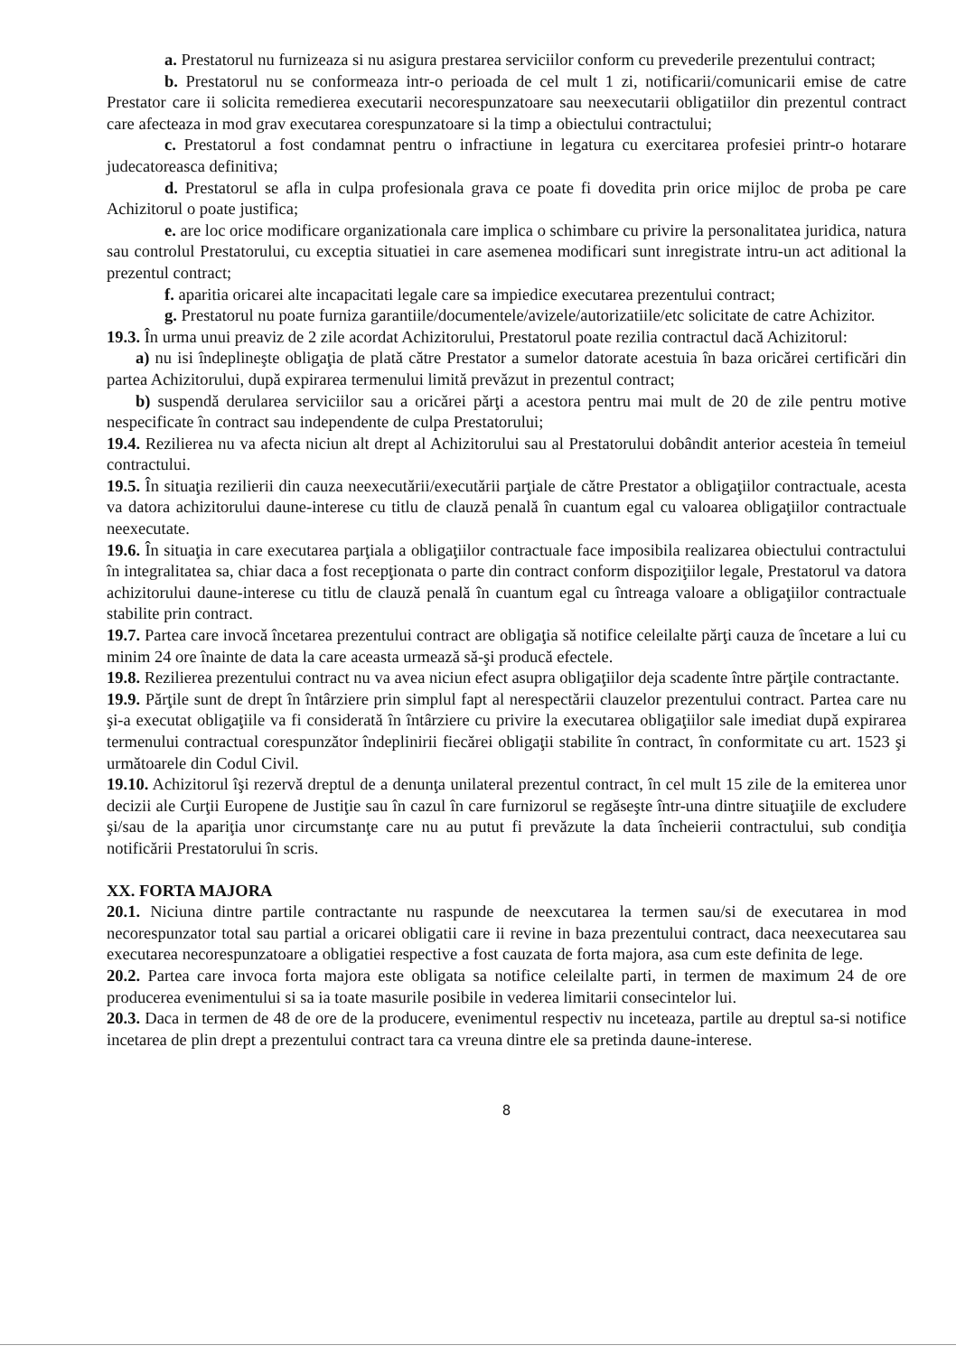a. Prestatorul nu furnizeaza si nu asigura prestarea serviciilor conform cu prevederile prezentului contract;
b. Prestatorul nu se conformeaza intr-o perioada de cel mult 1 zi, notificarii/comunicarii emise de catre Prestator care ii solicita remedierea executarii necorespunzatoare sau neexecutarii obligatiilor din prezentul contract care afecteaza in mod grav executarea corespunzatoare si la timp a obiectului contractului;
c. Prestatorul a fost condamnat pentru o infractiune in legatura cu exercitarea profesiei printr-o hotarare judecatoreasca definitiva;
d. Prestatorul se afla in culpa profesionala grava ce poate fi dovedita prin orice mijloc de proba pe care Achizitorul o poate justifica;
e. are loc orice modificare organizationala care implica o schimbare cu privire la personalitatea juridica, natura sau controlul Prestatorului, cu exceptia situatiei in care asemenea modificari sunt inregistrate intru-un act aditional la prezentul contract;
f. aparitia oricarei alte incapacitati legale care sa impiedice executarea prezentului contract;
g. Prestatorul nu poate furniza garantiile/documentele/avizele/autorizatiile/etc solicitate de catre Achizitor.
19.3. În urma unui preaviz de 2 zile acordat Achizitorului, Prestatorul poate rezilia contractul dacă Achizitorul:
a) nu isi îndeplineşte obligaţia de plată către Prestator a sumelor datorate acestuia în baza oricărei certificări din partea Achizitorului, după expirarea termenului limită prevăzut in prezentul contract;
b) suspendă derularea serviciilor sau a oricărei părţi a acestora pentru mai mult de 20 de zile pentru motive nespecificate în contract sau independente de culpa Prestatorului;
19.4. Rezilierea nu va afecta niciun alt drept al Achizitorului sau al Prestatorului dobândit anterior acesteia în temeiul contractului.
19.5. În situaţia rezilierii din cauza neexecutării/executării parţiale de către Prestator a obligaţiilor contractuale, acesta va datora achizitorului daune-interese cu titlu de clauză penală în cuantum egal cu valoarea obligaţiilor contractuale neexecutate.
19.6. În situaţia in care executarea parţiala a obligaţiilor contractuale face imposibila realizarea obiectului contractului în integralitatea sa, chiar daca a fost recepţionata o parte din contract conform dispoziţiilor legale, Prestatorul va datora achizitorului daune-interese cu titlu de clauză penală în cuantum egal cu întreaga valoare a obligaţiilor contractuale stabilite prin contract.
19.7. Partea care invocă încetarea prezentului contract are obligaţia să notifice celeilalte părţi cauza de încetare a lui cu minim 24 ore înainte de data la care aceasta urmează să-şi producă efectele.
19.8. Rezilierea prezentului contract nu va avea niciun efect asupra obligaţiilor deja scadente între părţile contractante.
19.9. Părţile sunt de drept în întârziere prin simplul fapt al nerespectării clauzelor prezentului contract. Partea care nu şi-a executat obligaţiile va fi considerată în întârziere cu privire la executarea obligaţiilor sale imediat după expirarea termenului contractual corespunzător îndeplinirii fiecărei obligaţii stabilite în contract, în conformitate cu art. 1523 şi următoarele din Codul Civil.
19.10. Achizitorul îşi rezervă dreptul de a denunţa unilateral prezentul contract, în cel mult 15 zile de la emiterea unor decizii ale Curţii Europene de Justiţie sau în cazul în care furnizorul se regăseşte într-una dintre situaţiile de excludere şi/sau de la apariţia unor circumstanţe care nu au putut fi prevăzute la data încheierii contractului, sub condiţia notificării Prestatorului în scris.
XX. FORTA MAJORA
20.1. Niciuna dintre partile contractante nu raspunde de neexcutarea la termen sau/si de executarea in mod necorespunzator total sau partial a oricarei obligatii care ii revine in baza prezentului contract, daca neexecutarea sau executarea necorespunzatoare a obligatiei respective a fost cauzata de forta majora, asa cum este definita de lege.
20.2. Partea care invoca forta majora este obligata sa notifice celeilalte parti, in termen de maximum 24 de ore producerea evenimentului si sa ia toate masurile posibile in vederea limitarii consecintelor lui.
20.3. Daca in termen de 48 de ore de la producere, evenimentul respectiv nu inceteaza, partile au dreptul sa-si notifice incetarea de plin drept a prezentului contract tara ca vreuna dintre ele sa pretinda daune-interese.
8